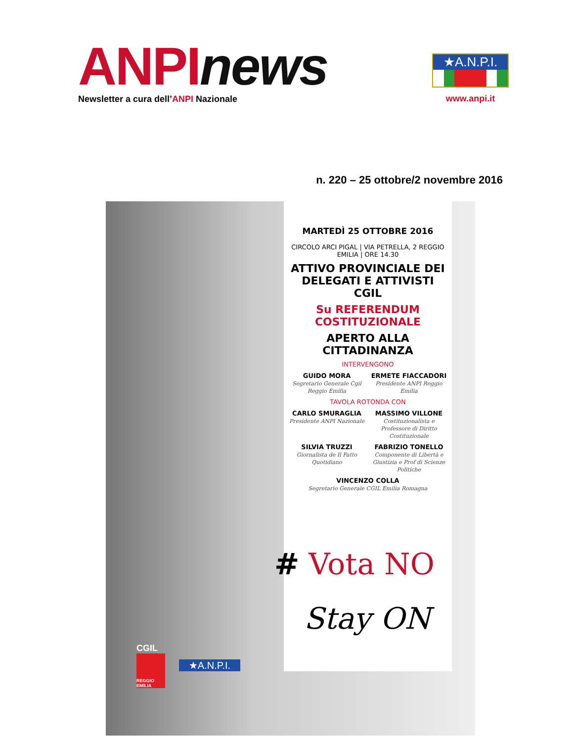ANPI news
Newsletter a cura dell’ANPI Nazionale
★A.N.P.I.
www.anpi.it
n. 220 – 25 ottobre/2 novembre 2016
MARTEDÌ 25 OTTOBRE 2016
CIRCOLO ARCI PIGAL | VIA PETRELLA, 2 REGGIO EMILIA | ORE 14.30
ATTIVO PROVINCIALE DEI DELEGATI E ATTIVISTI CGIL
Su REFERENDUM COSTITUZIONALE
APERTO ALLA CITTADINANZA
INTERVENGONO
GUIDO MORA
Segretario Generale Cgil Reggio Emilia
ERMETE FIACCADORI
Presidente ANPI Reggio Emilia
TAVOLA ROTONDA CON
CARLO SMURAGLIA
Presidente ANPI Nazionale
MASSIMO VILLONE
Costituzionalista e Professore di Diritto Costituzionale
SILVIA TRUZZI
Giornalista de Il Fatto Quotidiano
FABRIZIO TONELLO
Componente di Libertà e Giustizia e Prof di Scienze Politiche
VINCENZO COLLA
Segretario Generale CGIL Emilia Romagna
# Vota NO
Stay ON
CGIL
REGGIO EMILIA
★A.N.P.I.